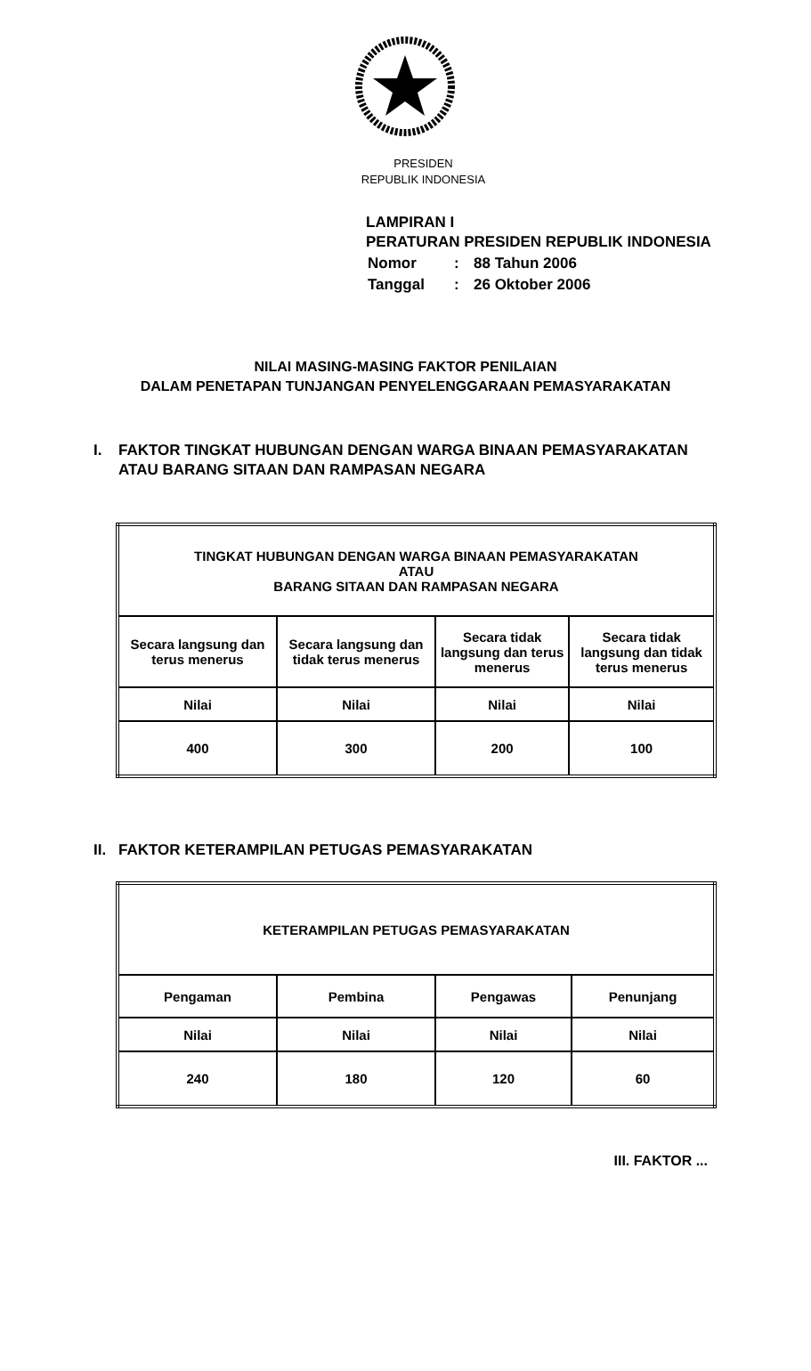PRESIDEN
REPUBLIK INDONESIA
LAMPIRAN I
PERATURAN PRESIDEN REPUBLIK INDONESIA
| Nomor | : | 88 Tahun 2006 |
| Tanggal | : | 26 Oktober 2006 |
NILAI MASING-MASING FAKTOR PENILAIAN
DALAM PENETAPAN TUNJANGAN PENYELENGGARAAN PEMASYARAKATAN
I. FAKTOR TINGKAT HUBUNGAN DENGAN WARGA BINAAN PEMASYARAKATAN
ATAU BARANG SITAAN DAN RAMPASAN NEGARA
| TINGKAT HUBUNGAN DENGAN WARGA BINAAN PEMASYARAKATAN ATAU BARANG SITAAN DAN RAMPASAN NEGARA | | | |
| --- | --- | --- | --- |
| Secara langsung dan terus menerus | Secara langsung dan tidak terus menerus | Secara tidak langsung dan terus menerus | Secara tidak langsung dan tidak terus menerus |
| Nilai | Nilai | Nilai | Nilai |
| 400 | 300 | 200 | 100 |
II. FAKTOR KETERAMPILAN PETUGAS PEMASYARAKATAN
| KETERAMPILAN PETUGAS PEMASYARAKATAN | | | |
| --- | --- | --- | --- |
| Pengaman | Pembina | Pengawas | Penunjang |
| Nilai | Nilai | Nilai | Nilai |
| 240 | 180 | 120 | 60 |
III. FAKTOR ...